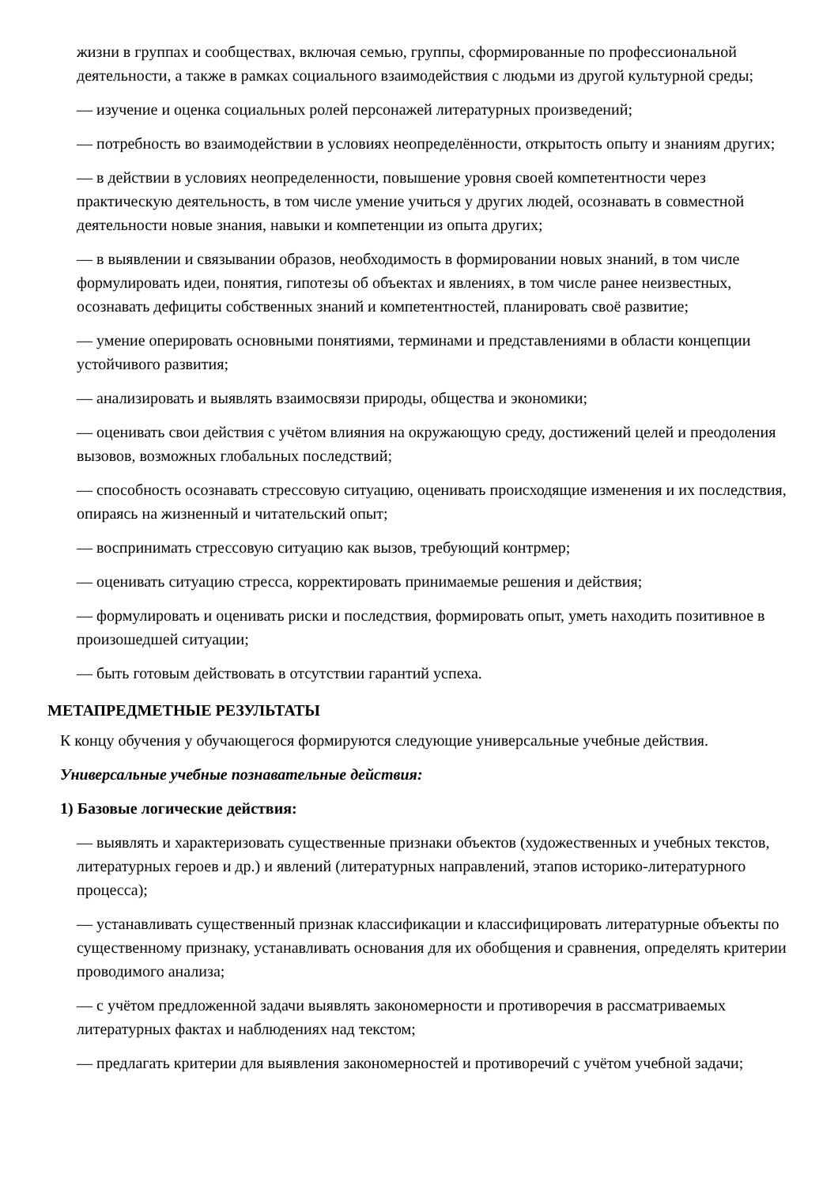жизни в группах и сообществах, включая семью, группы, сформированные по профессиональной деятельности, а также в рамках социального взаимодействия с людьми из другой культурной среды;
— изучение и оценка социальных ролей персонажей литературных произведений;
— потребность во взаимодействии в условиях неопределённости, открытость опыту и знаниям других;
— в действии в условиях неопределенности, повышение уровня своей компетентности через практическую деятельность, в том числе умение учиться у других людей, осознавать в совместной деятельности новые знания, навыки и компетенции из опыта других;
— в выявлении и связывании образов, необходимость в формировании новых знаний, в том числе формулировать идеи, понятия, гипотезы об объектах и явлениях, в том числе ранее неизвестных, осознавать дефициты собственных знаний и компетентностей, планировать своё развитие;
— умение оперировать основными понятиями, терминами и представлениями в области концепции устойчивого развития;
— анализировать и выявлять взаимосвязи природы, общества и экономики;
— оценивать свои действия с учётом влияния на окружающую среду, достижений целей и преодоления вызовов, возможных глобальных последствий;
— способность осознавать стрессовую ситуацию, оценивать происходящие изменения и их последствия, опираясь на жизненный и читательский опыт;
— воспринимать стрессовую ситуацию как вызов, требующий контрмер;
— оценивать ситуацию стресса, корректировать принимаемые решения и действия;
— формулировать и оценивать риски и последствия, формировать опыт, уметь находить позитивное в произошедшей ситуации;
— быть готовым действовать в отсутствии гарантий успеха.
МЕТАПРЕДМЕТНЫЕ РЕЗУЛЬТАТЫ
К концу обучения у обучающегося формируются следующие универсальные учебные действия.
Универсальные учебные познавательные действия:
1) Базовые логические действия:
— выявлять и характеризовать существенные признаки объектов (художественных и учебных текстов, литературных героев и др.) и явлений (литературных направлений, этапов историко-литературного процесса);
— устанавливать существенный признак классификации и классифицировать литературные объекты по существенному признаку, устанавливать основания для их обобщения и сравнения, определять критерии проводимого анализа;
— с учётом предложенной задачи выявлять закономерности и противоречия в рассматриваемых литературных фактах и наблюдениях над текстом;
— предлагать критерии для выявления закономерностей и противоречий с учётом учебной задачи;